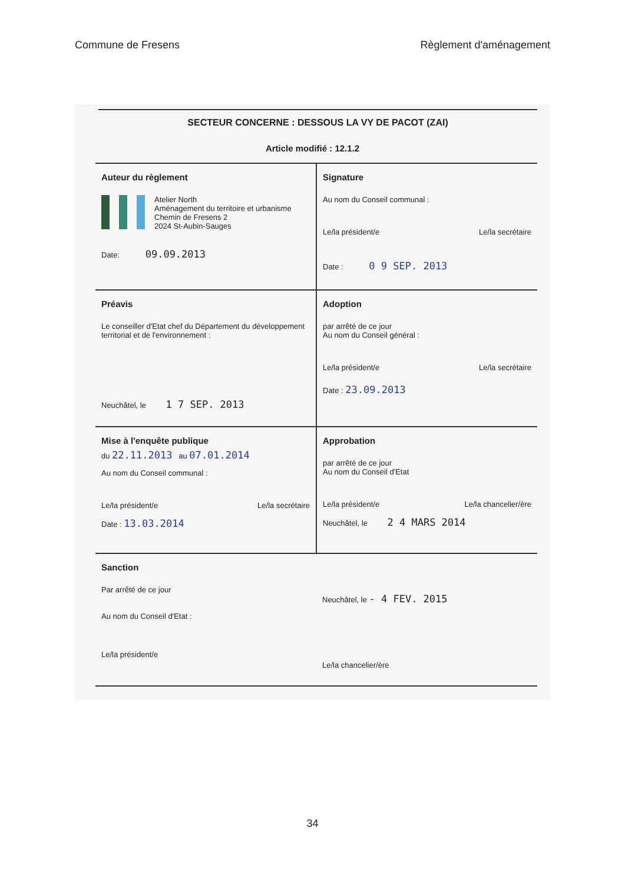Commune de Fresens Règlement d'aménagement
SECTEUR CONCERNE : DESSOUS LA VY DE PACOT (ZAI)
Article modifié : 12.1.2
| Auteur du règlement Atelier North Aménagement du territoire et urbanisme Chemin de Fresens 2 2024 St-Aubin-Sauges Date: 09.09.2013 | Signature Au nom du Conseil communal : Le/la président/e Le/la secrétaire Date : 0 9 SEP. 2013 |
| Préavis Le conseiller d'Etat chef du Département du développement territorial et de l'environnement : Neuchâtel, le 1 7 SEP. 2013 | Adoption par arrêté de ce jour Au nom du Conseil général : Le/la président/e Le/la secrétaire Date : 23.09.2013 |
| Mise à l'enquête publique du 22.11.2013 au 07.01.2014 Au nom du Conseil communal : Le/la président/e Le/la secrétaire Date : 13.03.2014 | Approbation par arrêté de ce jour Au nom du Conseil d'Etat Le/la président/e Le/la chancelier/ère Neuchâtel, le 2 4 MARS 2014 |
| Sanction Par arrêté de ce jour Au nom du Conseil d'Etat : Le/la président/e | Neuchâtel, le - 4 FEV. 2015 Le/la chancelier/ère |
34